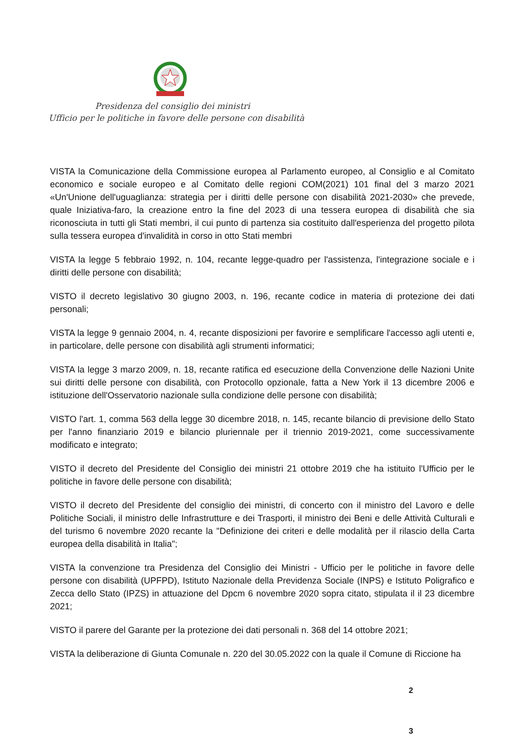Presidenza del consiglio dei ministri
Ufficio per le politiche in favore delle persone con disabilità
VISTA la Comunicazione della Commissione europea al Parlamento europeo, al Consiglio e al Comitato economico e sociale europeo e al Comitato delle regioni COM(2021) 101 final del 3 marzo 2021 «Un'Unione dell'uguaglianza: strategia per i diritti delle persone con disabilità 2021-2030» che prevede, quale Iniziativa-faro, la creazione entro la fine del 2023 di una tessera europea di disabilità che sia riconosciuta in tutti gli Stati membri, il cui punto di partenza sia costituito dall'esperienza del progetto pilota sulla tessera europea d'invalidità in corso in otto Stati membri
VISTA la legge 5 febbraio 1992, n. 104, recante legge-quadro per l'assistenza, l'integrazione sociale e i diritti delle persone con disabilità;
VISTO il decreto legislativo 30 giugno 2003, n. 196, recante codice in materia di protezione dei dati personali;
VISTA la legge 9 gennaio 2004, n. 4, recante disposizioni per favorire e semplificare l'accesso agli utenti e, in particolare, delle persone con disabilità agli strumenti informatici;
VISTA la legge 3 marzo 2009, n. 18, recante ratifica ed esecuzione della Convenzione delle Nazioni Unite sui diritti delle persone con disabilità, con Protocollo opzionale, fatta a New York il 13 dicembre 2006 e istituzione dell'Osservatorio nazionale sulla condizione delle persone con disabilità;
VISTO l'art. 1, comma 563 della legge 30 dicembre 2018, n. 145, recante bilancio di previsione dello Stato per l'anno finanziario 2019 e bilancio pluriennale per il triennio 2019-2021, come successivamente modificato e integrato;
VISTO il decreto del Presidente del Consiglio dei ministri 21 ottobre 2019 che ha istituito l'Ufficio per le politiche in favore delle persone con disabilità;
VISTO il decreto del Presidente del consiglio dei ministri, di concerto con il ministro del Lavoro e delle Politiche Sociali, il ministro delle Infrastrutture e dei Trasporti, il ministro dei Beni e delle Attività Culturali e del turismo 6 novembre 2020 recante la "Definizione dei criteri e delle modalità per il rilascio della Carta europea della disabilità in Italia";
VISTA la convenzione tra Presidenza del Consiglio dei Ministri - Ufficio per le politiche in favore delle persone con disabilità (UPFPD), Istituto Nazionale della Previdenza Sociale (INPS) e Istituto Poligrafico e Zecca dello Stato (IPZS) in attuazione del Dpcm 6 novembre 2020 sopra citato, stipulata il il 23 dicembre 2021;
VISTO il parere del Garante per la protezione dei dati personali n. 368 del 14 ottobre 2021;
VISTA la deliberazione di Giunta Comunale n. 220 del 30.05.2022 con la quale il Comune di Riccione ha
2
3